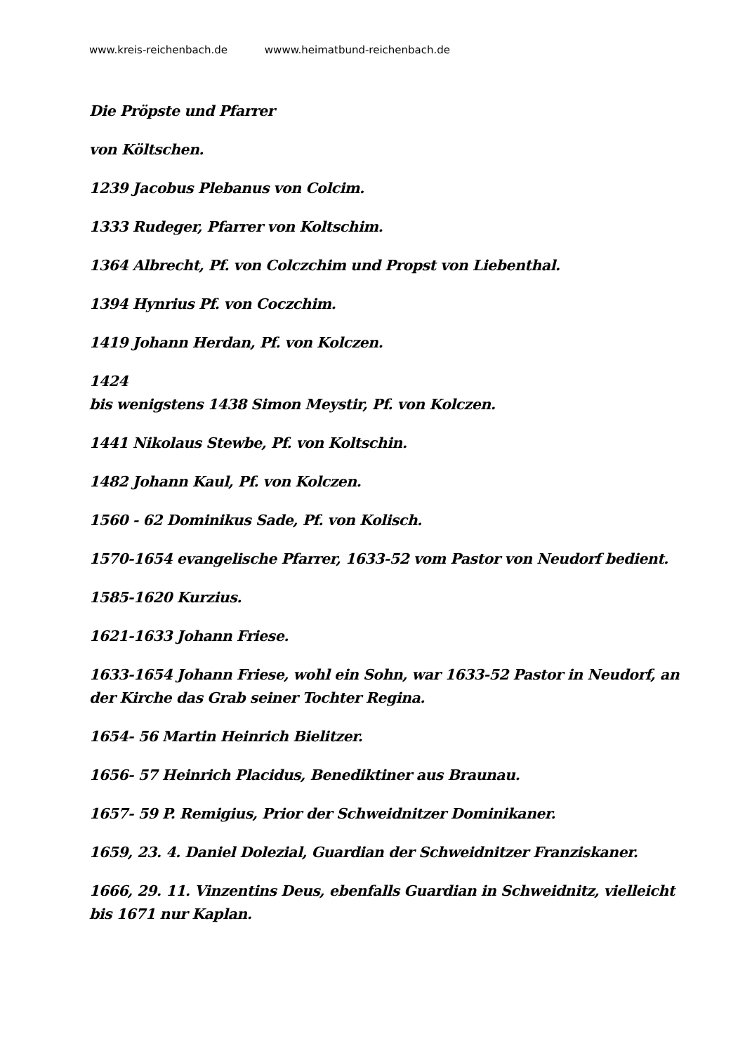www.kreis-reichenbach.de wwww.heimatbund-reichenbach.de
Die Pröpste und Pfarrer
von Költschen.
1239 Jacobus Plebanus von Colcim.
1333 Rudeger, Pfarrer von Koltschim.
1364 Albrecht, Pf. von Colczchim und Propst von Liebenthal.
1394 Hynrius Pf. von Coczchim.
1419 Johann Herdan, Pf. von Kolczen.
1424
bis wenigstens 1438 Simon Meystir, Pf. von Kolczen.
1441 Nikolaus Stewbe, Pf. von Koltschin.
1482 Johann Kaul, Pf. von Kolczen.
1560 - 62 Dominikus Sade, Pf. von Kolisch.
1570-1654 evangelische Pfarrer, 1633-52 vom Pastor von Neudorf bedient.
1585-1620 Kurzius.
1621-1633 Johann Friese.
1633-1654 Johann Friese, wohl ein Sohn, war 1633-52 Pastor in Neudorf, an der Kirche das Grab seiner Tochter Regina.
1654- 56 Martin Heinrich Bielitzer.
1656- 57 Heinrich Placidus, Benediktiner aus Braunau.
1657- 59 P. Remigius, Prior der Schweidnitzer Dominikaner.
1659, 23. 4. Daniel Dolezial, Guardian der Schweidnitzer Franziskaner.
1666, 29. 11. Vinzentins Deus, ebenfalls Guardian in Schweidnitz, vielleicht bis 1671 nur Kaplan.